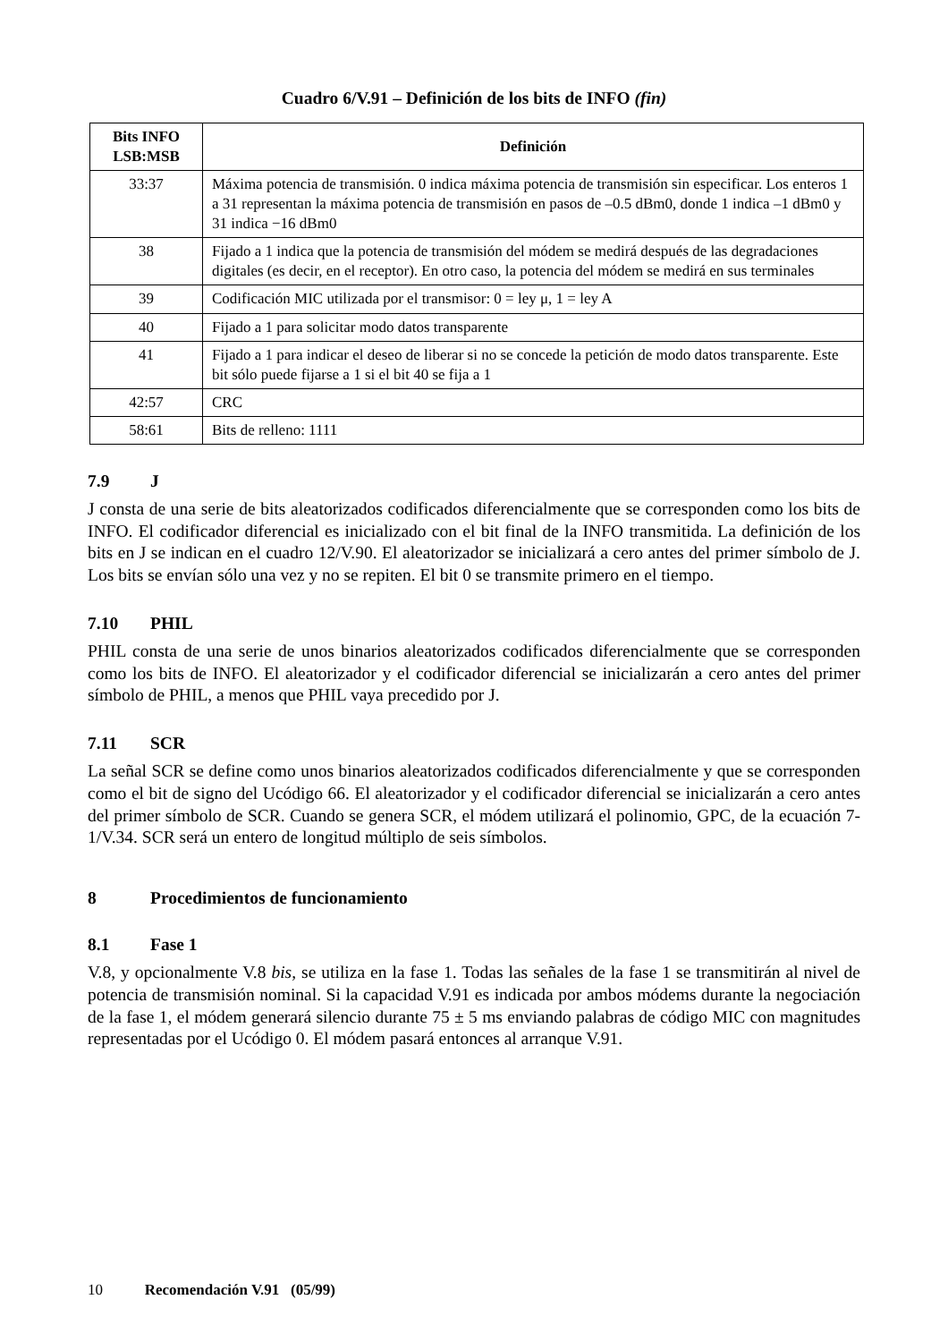Cuadro 6/V.91 – Definición de los bits de INFO (fin)
| Bits INFO LSB:MSB | Definición |
| --- | --- |
| 33:37 | Máxima potencia de transmisión. 0 indica máxima potencia de transmisión sin especificar. Los enteros 1 a 31 representan la máxima potencia de transmisión en pasos de –0.5 dBm0, donde 1 indica –1 dBm0 y 31 indica −16 dBm0 |
| 38 | Fijado a 1 indica que la potencia de transmisión del módem se medirá después de las degradaciones digitales (es decir, en el receptor). En otro caso, la potencia del módem se medirá en sus terminales |
| 39 | Codificación MIC utilizada por el transmisor: 0 = ley μ, 1 = ley A |
| 40 | Fijado a 1 para solicitar modo datos transparente |
| 41 | Fijado a 1 para indicar el deseo de liberar si no se concede la petición de modo datos transparente. Este bit sólo puede fijarse a 1 si el bit 40 se fija a 1 |
| 42:57 | CRC |
| 58:61 | Bits de relleno: 1111 |
7.9 J
J consta de una serie de bits aleatorizados codificados diferencialmente que se corresponden como los bits de INFO. El codificador diferencial es inicializado con el bit final de la INFO transmitida. La definición de los bits en J se indican en el cuadro 12/V.90. El aleatorizador se inicializará a cero antes del primer símbolo de J. Los bits se envían sólo una vez y no se repiten. El bit 0 se transmite primero en el tiempo.
7.10 PHIL
PHIL consta de una serie de unos binarios aleatorizados codificados diferencialmente que se corresponden como los bits de INFO. El aleatorizador y el codificador diferencial se inicializarán a cero antes del primer símbolo de PHIL, a menos que PHIL vaya precedido por J.
7.11 SCR
La señal SCR se define como unos binarios aleatorizados codificados diferencialmente y que se corresponden como el bit de signo del Ucódigo 66. El aleatorizador y el codificador diferencial se inicializarán a cero antes del primer símbolo de SCR. Cuando se genera SCR, el módem utilizará el polinomio, GPC, de la ecuación 7-1/V.34. SCR será un entero de longitud múltiplo de seis símbolos.
8 Procedimientos de funcionamiento
8.1 Fase 1
V.8, y opcionalmente V.8 bis, se utiliza en la fase 1. Todas las señales de la fase 1 se transmitirán al nivel de potencia de transmisión nominal. Si la capacidad V.91 es indicada por ambos módems durante la negociación de la fase 1, el módem generará silencio durante 75 ± 5 ms enviando palabras de código MIC con magnitudes representadas por el Ucódigo 0. El módem pasará entonces al arranque V.91.
10 Recomendación V.91 (05/99)